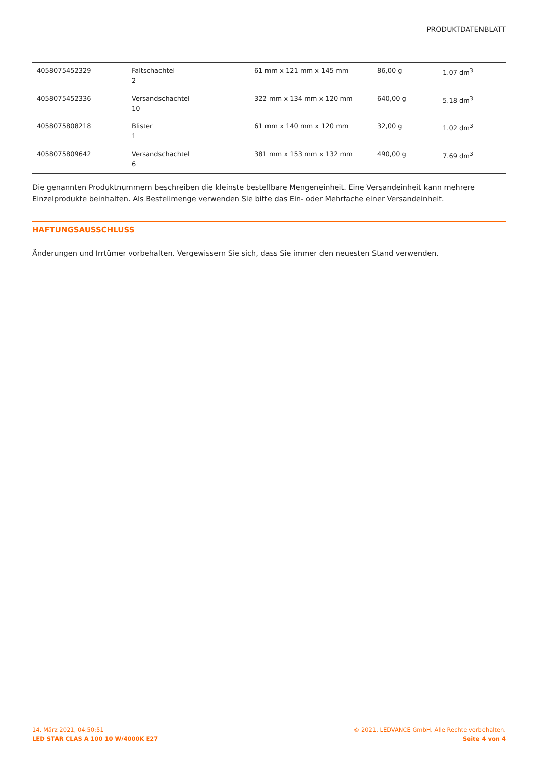PRODUKTDATENBLATT
| 4058075452329 | Faltschachtel 2 | 61 mm x 121 mm x 145 mm | 86,00 g | 1.07 dm<sup>3</sup> |
| 4058075452336 | Versandschachtel 10 | 322 mm x 134 mm x 120 mm | 640,00 g | 5.18 dm<sup>3</sup> |
| 4058075808218 | Blister 1 | 61 mm x 140 mm x 120 mm | 32,00 g | 1.02 dm<sup>3</sup> |
| 4058075809642 | Versandschachtel 6 | 381 mm x 153 mm x 132 mm | 490,00 g | 7.69 dm<sup>3</sup> |
Die genannten Produktnummern beschreiben die kleinste bestellbare Mengeneinheit. Eine Versandeinheit kann mehrere Einzelprodukte beinhalten. Als Bestellmenge verwenden Sie bitte das Ein- oder Mehrfache einer Versandeinheit.
HAFTUNGSAUSSCHLUSS
Änderungen und Irrtümer vorbehalten. Vergewissern Sie sich, dass Sie immer den neuesten Stand verwenden.
14. März 2021, 04:50:51
LED STAR CLAS A 100 10 W/4000K E27
© 2021, LEDVANCE GmbH. Alle Rechte vorbehalten.
Seite 4 von 4